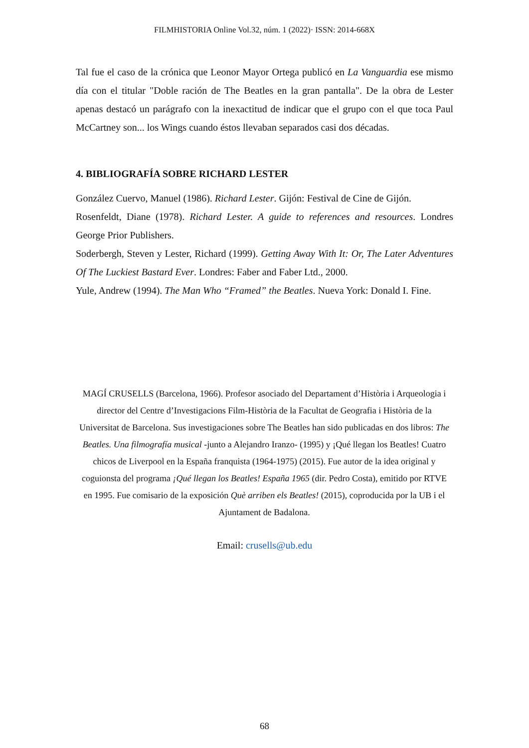FILMHISTORIA Online Vol.32, núm. 1 (2022)· ISSN: 2014-668X
Tal fue el caso de la crónica que Leonor Mayor Ortega publicó en La Vanguardia ese mismo día con el titular "Doble ración de The Beatles en la gran pantalla". De la obra de Lester apenas destacó un parágrafo con la inexactitud de indicar que el grupo con el que toca Paul McCartney son... los Wings cuando éstos llevaban separados casi dos décadas.
4. BIBLIOGRAFÍA SOBRE RICHARD LESTER
González Cuervo, Manuel (1986). Richard Lester. Gijón: Festival de Cine de Gijón.
Rosenfeldt, Diane (1978). Richard Lester. A guide to references and resources. Londres George Prior Publishers.
Soderbergh, Steven y Lester, Richard (1999). Getting Away With It: Or, The Later Adventures Of The Luckiest Bastard Ever. Londres: Faber and Faber Ltd., 2000.
Yule, Andrew (1994). The Man Who “Framed” the Beatles. Nueva York: Donald I. Fine.
MAGÍ CRUSELLS (Barcelona, 1966). Profesor asociado del Departament d’Història i Arqueologia i director del Centre d’Investigacions Film-Història de la Facultat de Geografia i Història de la Universitat de Barcelona. Sus investigaciones sobre The Beatles han sido publicadas en dos libros: The Beatles. Una filmografía musical -junto a Alejandro Iranzo- (1995) y ¡Qué llegan los Beatles! Cuatro chicos de Liverpool en la España franquista (1964-1975) (2015). Fue autor de la idea original y coguionsta del programa ¡Qué llegan los Beatles! España 1965 (dir. Pedro Costa), emitido por RTVE en 1995. Fue comisario de la exposición Què arriben els Beatles! (2015), coproducida por la UB i el Ajuntament de Badalona.
Email: crusells@ub.edu
68